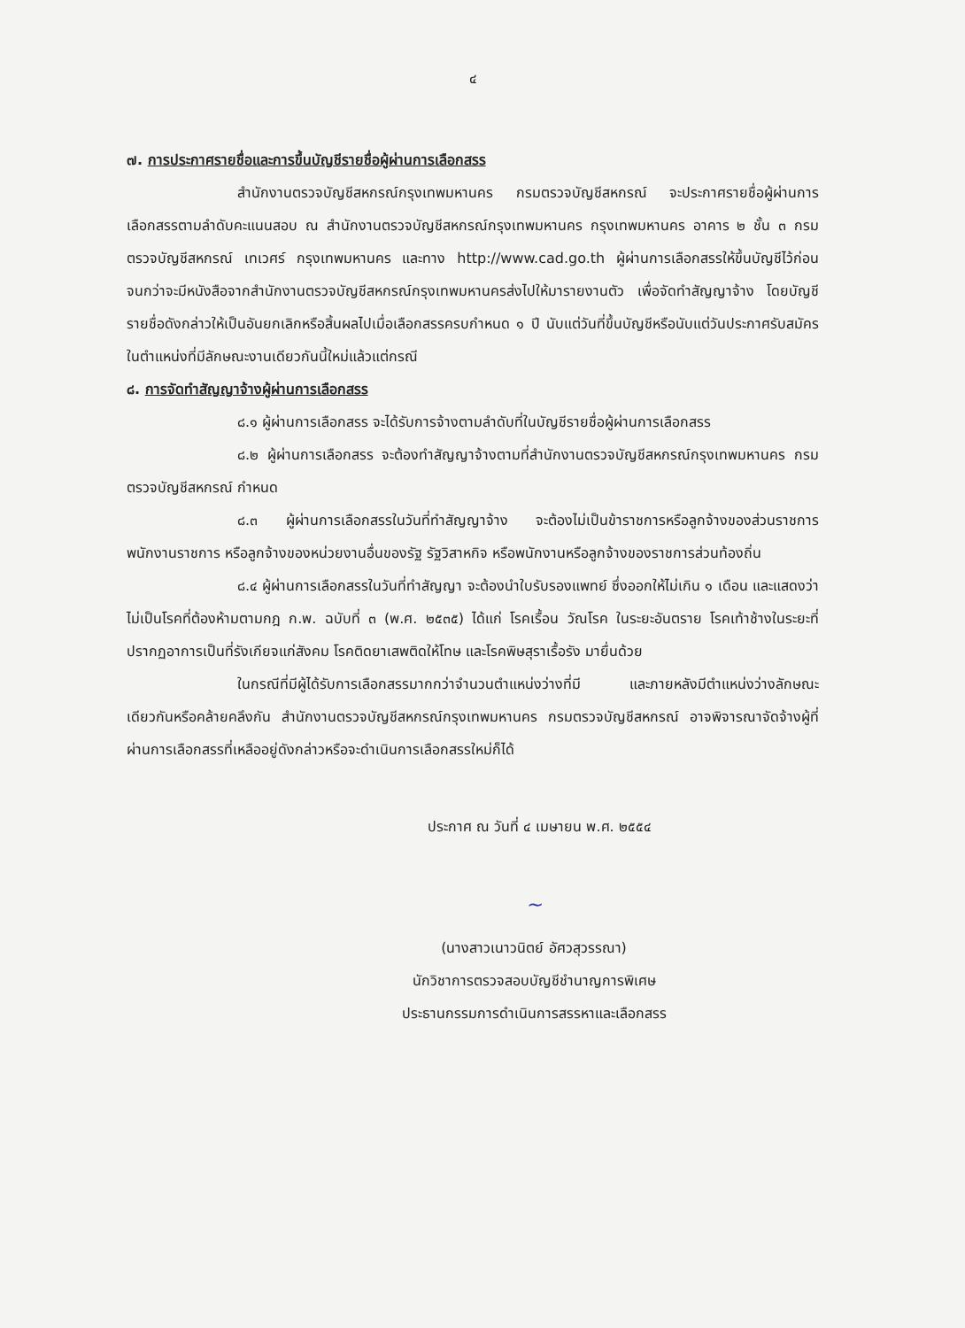๔
๗. การประกาศรายชื่อและการขึ้นบัญชีรายชื่อผู้ผ่านการเลือกสรร
สำนักงานตรวจบัญชีสหกรณ์กรุงเทพมหานคร กรมตรวจบัญชีสหกรณ์ จะประกาศรายชื่อผู้ผ่านการเลือกสรรตามลำดับคะแนนสอบ ณ สำนักงานตรวจบัญชีสหกรณ์กรุงเทพมหานคร กรุงเทพมหานคร อาคาร ๒ ชั้น ๓ กรมตรวจบัญชีสหกรณ์ เทเวศร์ กรุงเทพมหานคร และทาง http://www.cad.go.th ผู้ผ่านการเลือกสรรให้ขึ้นบัญชีไว้ก่อน จนกว่าจะมีหนังสือจากสำนักงานตรวจบัญชีสหกรณ์กรุงเทพมหานครส่งไปให้มารายงานตัว เพื่อจัดทำสัญญาจ้าง โดยบัญชีรายชื่อดังกล่าวให้เป็นอันยกเลิกหรือสิ้นผลไปเมื่อเลือกสรรครบกำหนด ๑ ปี นับแต่วันที่ขึ้นบัญชีหรือนับแต่วันประกาศรับสมัครในตำแหน่งที่มีลักษณะงานเดียวกันนี้ใหม่แล้วแต่กรณี
๘. การจัดทำสัญญาจ้างผู้ผ่านการเลือกสรร
๘.๑ ผู้ผ่านการเลือกสรร จะได้รับการจ้างตามลำดับที่ในบัญชีรายชื่อผู้ผ่านการเลือกสรร
๘.๒ ผู้ผ่านการเลือกสรร จะต้องทำสัญญาจ้างตามที่สำนักงานตรวจบัญชีสหกรณ์กรุงเทพมหานคร กรมตรวจบัญชีสหกรณ์ กำหนด
๘.๓ ผู้ผ่านการเลือกสรรในวันที่ทำสัญญาจ้าง จะต้องไม่เป็นข้าราชการหรือลูกจ้างของส่วนราชการ พนักงานราชการ หรือลูกจ้างของหน่วยงานอื่นของรัฐ รัฐวิสาหกิจ หรือพนักงานหรือลูกจ้างของราชการส่วนท้องถิ่น
๘.๔ ผู้ผ่านการเลือกสรรในวันที่ทำสัญญา จะต้องนำใบรับรองแพทย์ ซึ่งออกให้ไม่เกิน ๑ เดือน และแสดงว่าไม่เป็นโรคที่ต้องห้ามตามกฎ ก.พ. ฉบับที่ ๓ (พ.ศ. ๒๕๓๕) ได้แก่ โรคเรื้อน วัณโรค ในระยะอันตราย โรคเท้าช้างในระยะที่ปรากฏอาการเป็นที่รังเกียจแก่สังคม โรคติดยาเสพติดให้โทษ และโรคพิษสุราเรื้อรัง มายื่นด้วย
ในกรณีที่มีผู้ได้รับการเลือกสรรมากกว่าจำนวนตำแหน่งว่างที่มี และภายหลังมีตำแหน่งว่างลักษณะเดียวกันหรือคล้ายคลึงกัน สำนักงานตรวจบัญชีสหกรณ์กรุงเทพมหานคร กรมตรวจบัญชีสหกรณ์ อาจพิจารณาจัดจ้างผู้ที่ผ่านการเลือกสรรที่เหลืออยู่ดังกล่าวหรือจะดำเนินการเลือกสรรใหม่ก็ได้
ประกาศ ณ วันที่ ๔ เมษายน พ.ศ. ๒๕๕๔
~
(นางสาวเนาวนิตย์ อัศวสุวรรณา)
นักวิชาการตรวจสอบบัญชีชำนาญการพิเศษ
ประธานกรรมการดำเนินการสรรหาและเลือกสรร